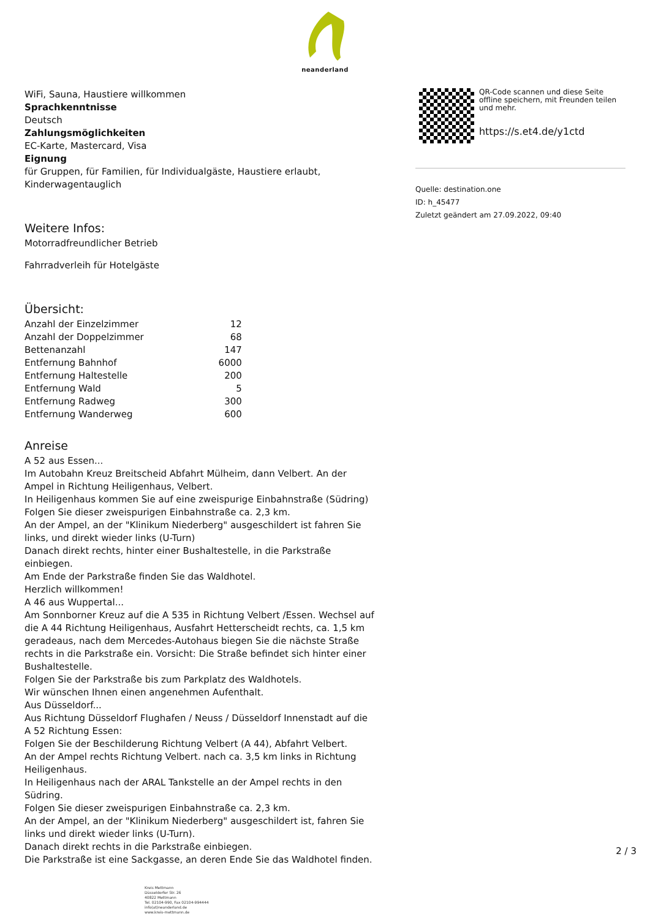neanderland
WiFi, Sauna, Haustiere willkommen
Sprachkenntnisse
Deutsch
Zahlungsmöglichkeiten
EC-Karte, Mastercard, Visa
Eignung
für Gruppen, für Familien, für Individualgäste, Haustiere erlaubt, Kinderwagentauglich
Weitere Infos:
Motorradfreundlicher Betrieb
Fahrradverleih für Hotelgäste
Übersicht:
| Anzahl der Einzelzimmer | 12 |
| Anzahl der Doppelzimmer | 68 |
| Bettenanzahl | 147 |
| Entfernung Bahnhof | 6000 |
| Entfernung Haltestelle | 200 |
| Entfernung Wald | 5 |
| Entfernung Radweg | 300 |
| Entfernung Wanderweg | 600 |
Anreise
A 52 aus Essen...
Im Autobahn Kreuz Breitscheid Abfahrt Mülheim, dann Velbert. An der Ampel in Richtung Heiligenhaus, Velbert.
In Heiligenhaus kommen Sie auf eine zweispurige Einbahnstraße (Südring)
Folgen Sie dieser zweispurigen Einbahnstraße ca. 2,3 km.
An der Ampel, an der "Klinikum Niederberg" ausgeschildert ist fahren Sie links, und direkt wieder links (U-Turn)
Danach direkt rechts, hinter einer Bushaltestelle, in die Parkstraße einbiegen.
Am Ende der Parkstraße finden Sie das Waldhotel.
Herzlich willkommen!
A 46 aus Wuppertal...
Am Sonnborner Kreuz auf die A 535 in Richtung Velbert /Essen. Wechsel auf die A 44 Richtung Heiligenhaus, Ausfahrt Hetterscheidt rechts, ca. 1,5 km geradeaus, nach dem Mercedes-Autohaus biegen Sie die nächste Straße rechts in die Parkstraße ein. Vorsicht: Die Straße befindet sich hinter einer Bushaltestelle.
Folgen Sie der Parkstraße bis zum Parkplatz des Waldhotels.
Wir wünschen Ihnen einen angenehmen Aufenthalt.
Aus Düsseldorf...
Aus Richtung Düsseldorf Flughafen / Neuss / Düsseldorf Innenstadt auf die A 52 Richtung Essen:
Folgen Sie der Beschilderung Richtung Velbert (A 44), Abfahrt Velbert.
An der Ampel rechts Richtung Velbert. nach ca. 3,5 km links in Richtung Heiligenhaus.
In Heiligenhaus nach der ARAL Tankstelle an der Ampel rechts in den Südring.
Folgen Sie dieser zweispurigen Einbahnstraße ca. 2,3 km.
An der Ampel, an der "Klinikum Niederberg" ausgeschildert ist, fahren Sie links und direkt wieder links (U-Turn).
Danach direkt rechts in die Parkstraße einbiegen.
Die Parkstraße ist eine Sackgasse, an deren Ende Sie das Waldhotel finden.
QR-Code scannen und diese Seite offline speichern, mit Freunden teilen und mehr.
https://s.et4.de/y1ctd
Quelle: destination.one
ID: h_45477
Zuletzt geändert am 27.09.2022, 09:40
2 / 3
Kreis Mettmann
Düsseldorfer Str. 26
40822 Mettmann
Tel. 02104-990, Fax 02104-994444
info(at)neanderland.de
www.kreis-mettmann.de